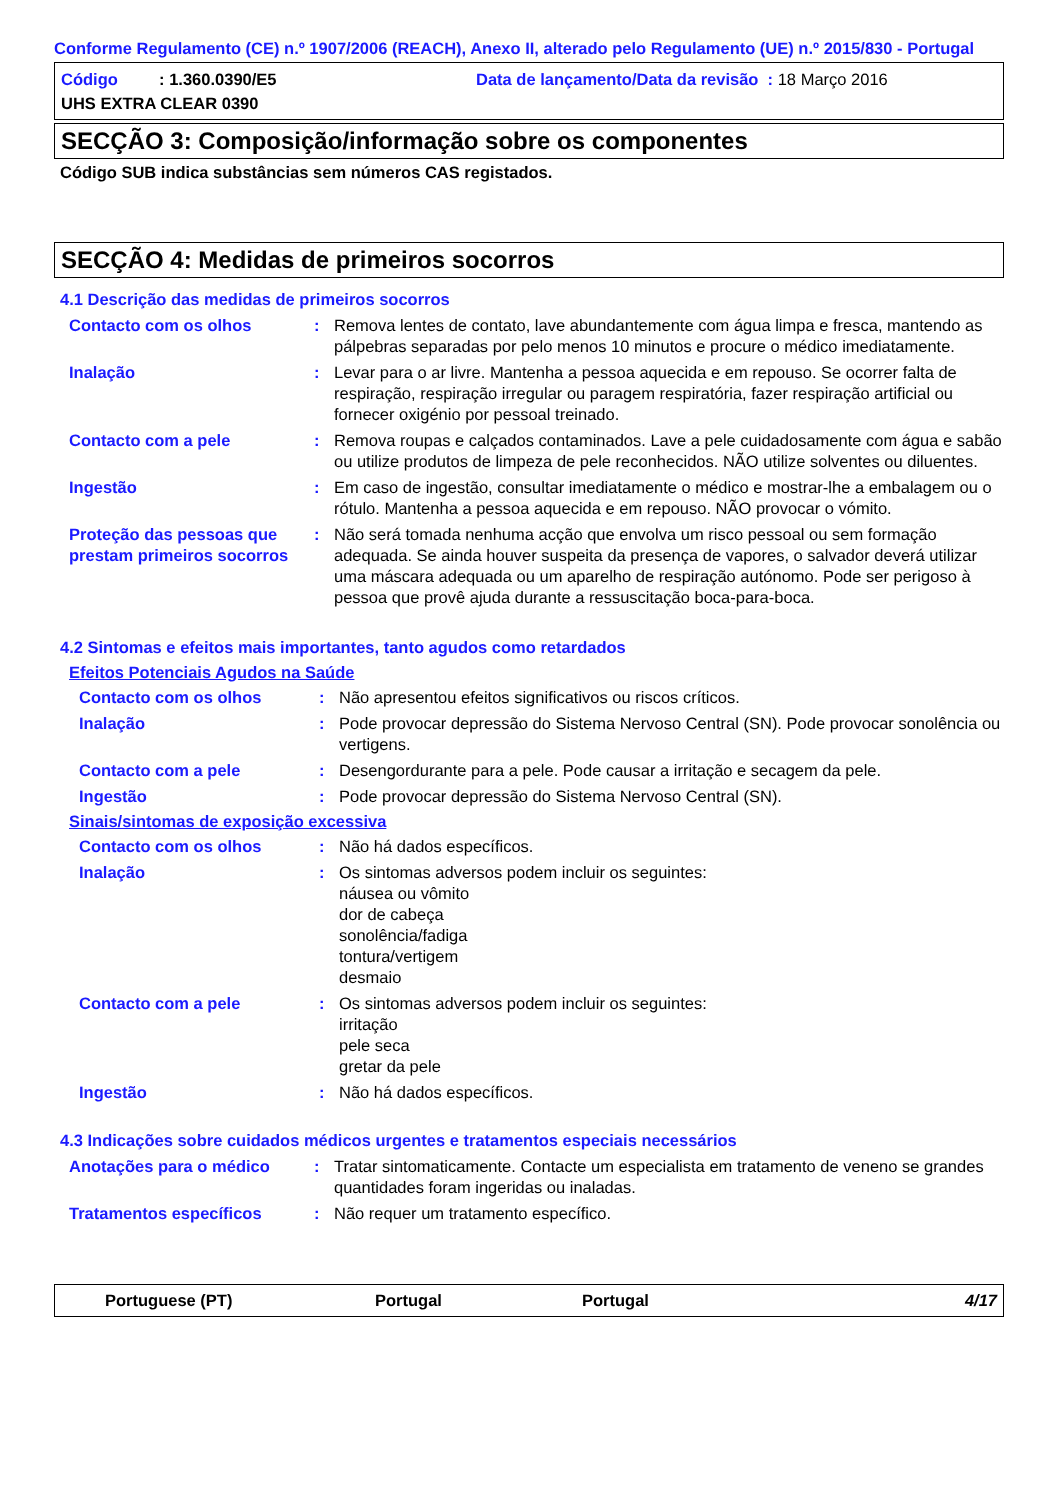Conforme Regulamento (CE) n.º 1907/2006 (REACH), Anexo II, alterado pelo Regulamento (UE) n.º 2015/830 - Portugal
Código : 1.360.0390/E5 Data de lançamento/Data da revisão : 18 Março 2016
UHS EXTRA CLEAR 0390
SECÇÃO 3: Composição/informação sobre os componentes
Código SUB indica substâncias sem números CAS registados.
SECÇÃO 4: Medidas de primeiros socorros
4.1 Descrição das medidas de primeiros socorros
Contacto com os olhos : Remova lentes de contato, lave abundantemente com água limpa e fresca, mantendo as pálpebras separadas por pelo menos 10 minutos e procure o médico imediatamente.
Inalação : Levar para o ar livre. Mantenha a pessoa aquecida e em repouso. Se ocorrer falta de respiração, respiração irregular ou paragem respiratória, fazer respiração artificial ou fornecer oxigénio por pessoal treinado.
Contacto com a pele : Remova roupas e calçados contaminados. Lave a pele cuidadosamente com água e sabão ou utilize produtos de limpeza de pele reconhecidos. NÃO utilize solventes ou diluentes.
Ingestão : Em caso de ingestão, consultar imediatamente o médico e mostrar-lhe a embalagem ou o rótulo. Mantenha a pessoa aquecida e em repouso. NÃO provocar o vómito.
Proteção das pessoas que prestam primeiros socorros
: Não será tomada nenhuma acção que envolva um risco pessoal ou sem formação adequada. Se ainda houver suspeita da presença de vapores, o salvador deverá utilizar uma máscara adequada ou um aparelho de respiração autónomo. Pode ser perigoso à pessoa que provê ajuda durante a ressuscitação boca-para-boca.
4.2 Sintomas e efeitos mais importantes, tanto agudos como retardados
Efeitos Potenciais Agudos na Saúde
Contacto com os olhos : Não apresentou efeitos significativos ou riscos críticos.
Inalação : Pode provocar depressão do Sistema Nervoso Central (SN). Pode provocar sonolência ou vertigens.
Contacto com a pele : Desengordurante para a pele. Pode causar a irritação e secagem da pele.
Ingestão : Pode provocar depressão do Sistema Nervoso Central (SN).
Sinais/sintomas de exposição excessiva
Contacto com os olhos : Não há dados específicos.
Inalação : Os sintomas adversos podem incluir os seguintes:
náusea ou vômito
dor de cabeça
sonolência/fadiga
tontura/vertigem
desmaio
Contacto com a pele : Os sintomas adversos podem incluir os seguintes:
irritação
pele seca
gretar da pele
Ingestão : Não há dados específicos.
4.3 Indicações sobre cuidados médicos urgentes e tratamentos especiais necessários
Anotações para o médico : Tratar sintomaticamente. Contacte um especialista em tratamento de veneno se grandes quantidades foram ingeridas ou inaladas.
Tratamentos específicos : Não requer um tratamento específico.
Portuguese (PT) Portugal Portugal 4/17